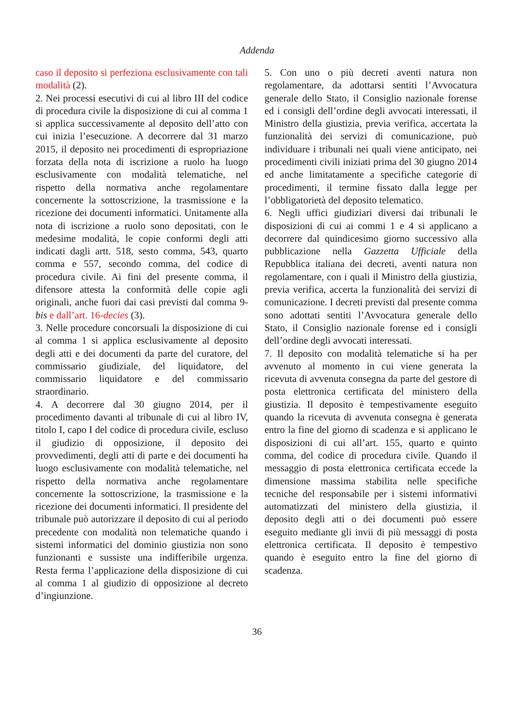Addenda
caso il deposito si perfeziona esclusivamente con tali modalità (2).
2. Nei processi esecutivi di cui al libro III del codice di procedura civile la disposizione di cui al comma 1 si applica successivamente al deposito dell’atto con cui inizia l’esecuzione. A decorrere dal 31 marzo 2015, il deposito nei procedimenti di espropriazione forzata della nota di iscrizione a ruolo ha luogo esclusivamente con modalità telematiche, nel rispetto della normativa anche regolamentare concernente la sottoscrizione, la trasmissione e la ricezione dei documenti informatici. Unitamente alla nota di iscrizione a ruolo sono depositati, con le medesime modalità, le copie conformi degli atti indicati dagli artt. 518, sesto comma, 543, quarto comma e 557, secondo comma, del codice di procedura civile. Ai fini del presente comma, il difensore attesta la conformità delle copie agli originali, anche fuori dai casi previsti dal comma 9-bis e dall’art. 16-decies (3).
3. Nelle procedure concorsuali la disposizione di cui al comma 1 si applica esclusivamente al deposito degli atti e dei documenti da parte del curatore, del commissario giudiziale, del liquidatore, del commissario liquidatore e del commissario straordinario.
4. A decorrere dal 30 giugno 2014, per il procedimento davanti al tribunale di cui al libro IV, titolo I, capo I del codice di procedura civile, escluso il giudizio di opposizione, il deposito dei provvedimenti, degli atti di parte e dei documenti ha luogo esclusivamente con modalità telematiche, nel rispetto della normativa anche regolamentare concernente la sottoscrizione, la trasmissione e la ricezione dei documenti informatici. Il presidente del tribunale può autorizzare il deposito di cui al periodo precedente con modalità non telematiche quando i sistemi informatici del dominio giustizia non sono funzionanti e sussiste una indifferibile urgenza. Resta ferma l’applicazione della disposizione di cui al comma 1 al giudizio di opposizione al decreto d’ingiunzione.
5. Con uno o più decreti aventi natura non regolamentare, da adottarsi sentiti l’Avvocatura generale dello Stato, il Consiglio nazionale forense ed i consigli dell’ordine degli avvocati interessati, il Ministro della giustizia, previa verifica, accertata la funzionalità dei servizi di comunicazione, può individuare i tribunali nei quali viene anticipato, nei procedimenti civili iniziati prima del 30 giugno 2014 ed anche limitatamente a specifiche categorie di procedimenti, il termine fissato dalla legge per l’obbligatorietà del deposito telematico.
6. Negli uffici giudiziari diversi dai tribunali le disposizioni di cui ai commi 1 e 4 si applicano a decorrere dal quindicesimo giorno successivo alla pubblicazione nella Gazzetta Ufficiale della Repubblica italiana dei decreti, aventi natura non regolamentare, con i quali il Ministro della giustizia, previa verifica, accerta la funzionalità dei servizi di comunicazione. I decreti previsti dal presente comma sono adottati sentiti l’Avvocatura generale dello Stato, il Consiglio nazionale forense ed i consigli dell’ordine degli avvocati interessati.
7. Il deposito con modalità telematiche si ha per avvenuto al momento in cui viene generata la ricevuta di avvenuta consegna da parte del gestore di posta elettronica certificata del ministero della giustizia. Il deposito è tempestivamente eseguito quando la ricevuta di avvenuta consegna è generata entro la fine del giorno di scadenza e si applicano le disposizioni di cui all’art. 155, quarto e quinto comma, del codice di procedura civile. Quando il messaggio di posta elettronica certificata eccede la dimensione massima stabilita nelle specifiche tecniche del responsabile per i sistemi informativi automatizzati del ministero della giustizia, il deposito degli atti o dei documenti può essere eseguito mediante gli invii di più messaggi di posta elettronica certificata. Il deposito è tempestivo quando è eseguito entro la fine del giorno di scadenza.
36